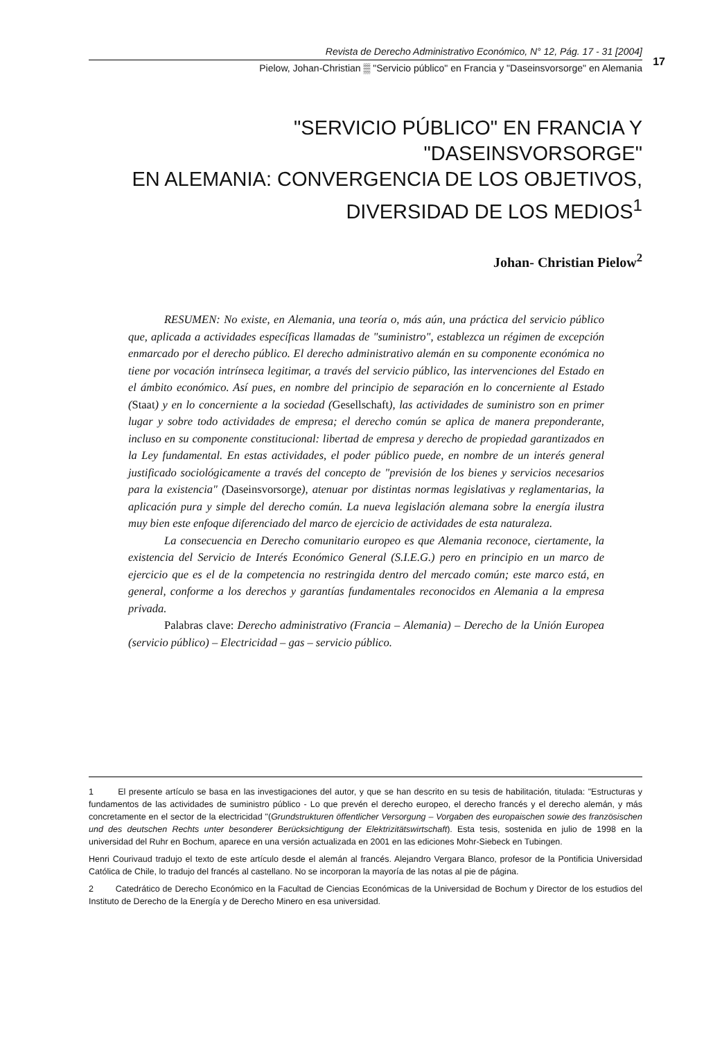Revista de Derecho Administrativo Económico, N° 12, Pág. 17 - 31 [2004]
Pielow, Johan-Christian ▒ "Servicio público" en Francia y "Daseinsvorsorge" en Alemania
17
"SERVICIO PÚBLICO" EN FRANCIA Y "DASEINSVORSORGE"
EN ALEMANIA: CONVERGENCIA DE LOS OBJETIVOS,
DIVERSIDAD DE LOS MEDIOS<sup>1</sup>
Johan- Christian Pielow<sup>2</sup>
RESUMEN: No existe, en Alemania, una teoría o, más aún, una práctica del servicio público que, aplicada a actividades específicas llamadas de "suministro", establezca un régimen de excepción enmarcado por el derecho público. El derecho administrativo alemán en su componente económica no tiene por vocación intrínseca legitimar, a través del servicio público, las intervenciones del Estado en el ámbito económico. Así pues, en nombre del principio de separación en lo concerniente al Estado (Staat) y en lo concerniente a la sociedad (Gesellschaft), las actividades de suministro son en primer lugar y sobre todo actividades de empresa; el derecho común se aplica de manera preponderante, incluso en su componente constitucional: libertad de empresa y derecho de propiedad garantizados en la Ley fundamental. En estas actividades, el poder público puede, en nombre de un interés general justificado sociológicamente a través del concepto de "previsión de los bienes y servicios necesarios para la existencia" (Daseinsvorsorge), atenuar por distintas normas legislativas y reglamentarias, la aplicación pura y simple del derecho común. La nueva legislación alemana sobre la energía ilustra muy bien este enfoque diferenciado del marco de ejercicio de actividades de esta naturaleza.
La consecuencia en Derecho comunitario europeo es que Alemania reconoce, ciertamente, la existencia del Servicio de Interés Económico General (S.I.E.G.) pero en principio en un marco de ejercicio que es el de la competencia no restringida dentro del mercado común; este marco está, en general, conforme a los derechos y garantías fundamentales reconocidos en Alemania a la empresa privada.
Palabras clave: Derecho administrativo (Francia – Alemania) – Derecho de la Unión Europea (servicio público) – Electricidad – gas – servicio público.
1 El presente artículo se basa en las investigaciones del autor, y que se han descrito en su tesis de habilitación, titulada: "Estructuras y fundamentos de las actividades de suministro público - Lo que prevén el derecho europeo, el derecho francés y el derecho alemán, y más concretamente en el sector de la electricidad "(Grundstrukturen öffentlicher Versorgung – Vorgaben des europaischen sowie des französischen und des deutschen Rechts unter besonderer Berücksichtigung der Elektrizitätswirtschaft). Esta tesis, sostenida en julio de 1998 en la universidad del Ruhr en Bochum, aparece en una versión actualizada en 2001 en las ediciones Mohr-Siebeck en Tubingen.
Henri Courivaud tradujo el texto de este artículo desde el alemán al francés. Alejandro Vergara Blanco, profesor de la Pontificia Universidad Católica de Chile, lo tradujo del francés al castellano. No se incorporan la mayoría de las notas al pie de página.
2 Catedrático de Derecho Económico en la Facultad de Ciencias Económicas de la Universidad de Bochum y Director de los estudios del Instituto de Derecho de la Energía y de Derecho Minero en esa universidad.